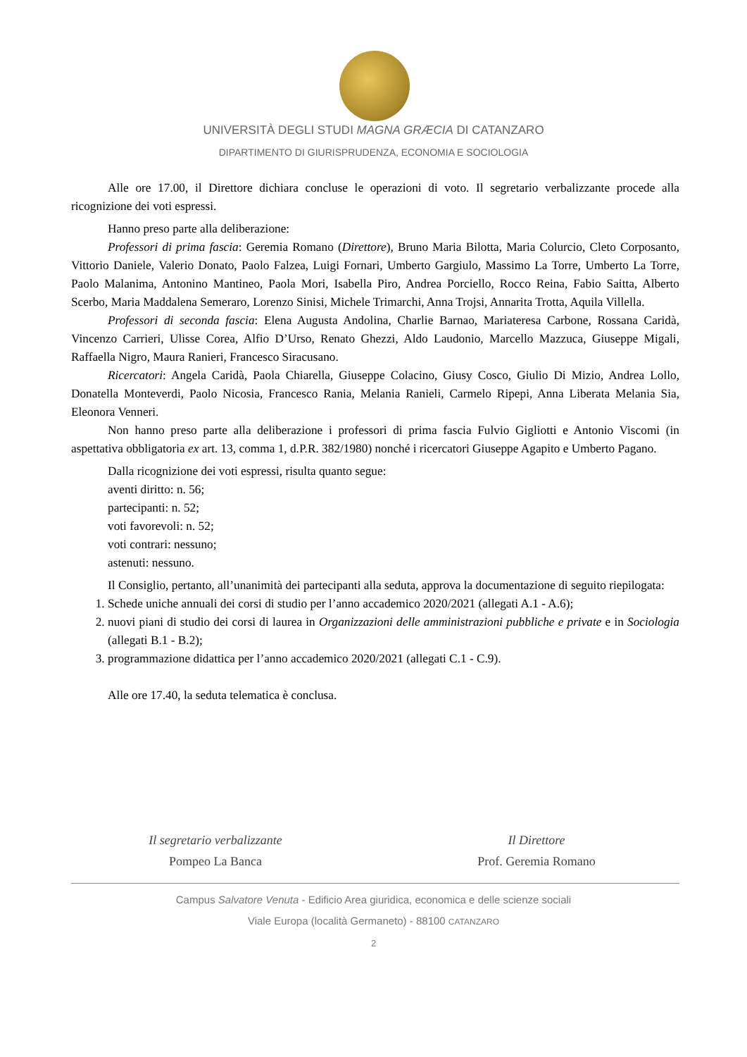UNIVERSITÀ DEGLI STUDI MAGNA GRÆCIA DI CATANZARO
DIPARTIMENTO DI GIURISPRUDENZA, ECONOMIA E SOCIOLOGIA
Alle ore 17.00, il Direttore dichiara concluse le operazioni di voto. Il segretario verbalizzante procede alla ricognizione dei voti espressi.
Hanno preso parte alla deliberazione:
Professori di prima fascia: Geremia Romano (Direttore), Bruno Maria Bilotta, Maria Colurcio, Cleto Corposanto, Vittorio Daniele, Valerio Donato, Paolo Falzea, Luigi Fornari, Umberto Gargiulo, Massimo La Torre, Umberto La Torre, Paolo Malanima, Antonino Mantineo, Paola Mori, Isabella Piro, Andrea Porciello, Rocco Reina, Fabio Saitta, Alberto Scerbo, Maria Maddalena Semeraro, Lorenzo Sinisi, Michele Trimarchi, Anna Trojsi, Annarita Trotta, Aquila Villella.
Professori di seconda fascia: Elena Augusta Andolina, Charlie Barnao, Mariateresa Carbone, Rossana Caridà, Vincenzo Carrieri, Ulisse Corea, Alfio D’Urso, Renato Ghezzi, Aldo Laudonio, Marcello Mazzuca, Giuseppe Migali, Raffaella Nigro, Maura Ranieri, Francesco Siracusano.
Ricercatori: Angela Caridà, Paola Chiarella, Giuseppe Colacino, Giusy Cosco, Giulio Di Mizio, Andrea Lollo, Donatella Monteverdi, Paolo Nicosia, Francesco Rania, Melania Ranieli, Carmelo Ripepi, Anna Liberata Melania Sia, Eleonora Venneri.
Non hanno preso parte alla deliberazione i professori di prima fascia Fulvio Gigliotti e Antonio Viscomi (in aspettativa obbligatoria ex art. 13, comma 1, d.P.R. 382/1980) nonché i ricercatori Giuseppe Agapito e Umberto Pagano.
Dalla ricognizione dei voti espressi, risulta quanto segue:
aventi diritto: n. 56;
partecipanti: n. 52;
voti favorevoli: n. 52;
voti contrari: nessuno;
astenuti: nessuno.
Il Consiglio, pertanto, all’unanimità dei partecipanti alla seduta, approva la documentazione di seguito riepilogata:
1. Schede uniche annuali dei corsi di studio per l’anno accademico 2020/2021 (allegati A.1 - A.6);
2. nuovi piani di studio dei corsi di laurea in Organizzazioni delle amministrazioni pubbliche e private e in Sociologia (allegati B.1 - B.2);
3. programmazione didattica per l’anno accademico 2020/2021 (allegati C.1 - C.9).
Alle ore 17.40, la seduta telematica è conclusa.
Il segretario verbalizzante
Pompeo La Banca
Il Direttore
Prof. Geremia Romano
Campus Salvatore Venuta - Edificio Area giuridica, economica e delle scienze sociali
Viale Europa (località Germaneto) - 88100 CATANZARO
2